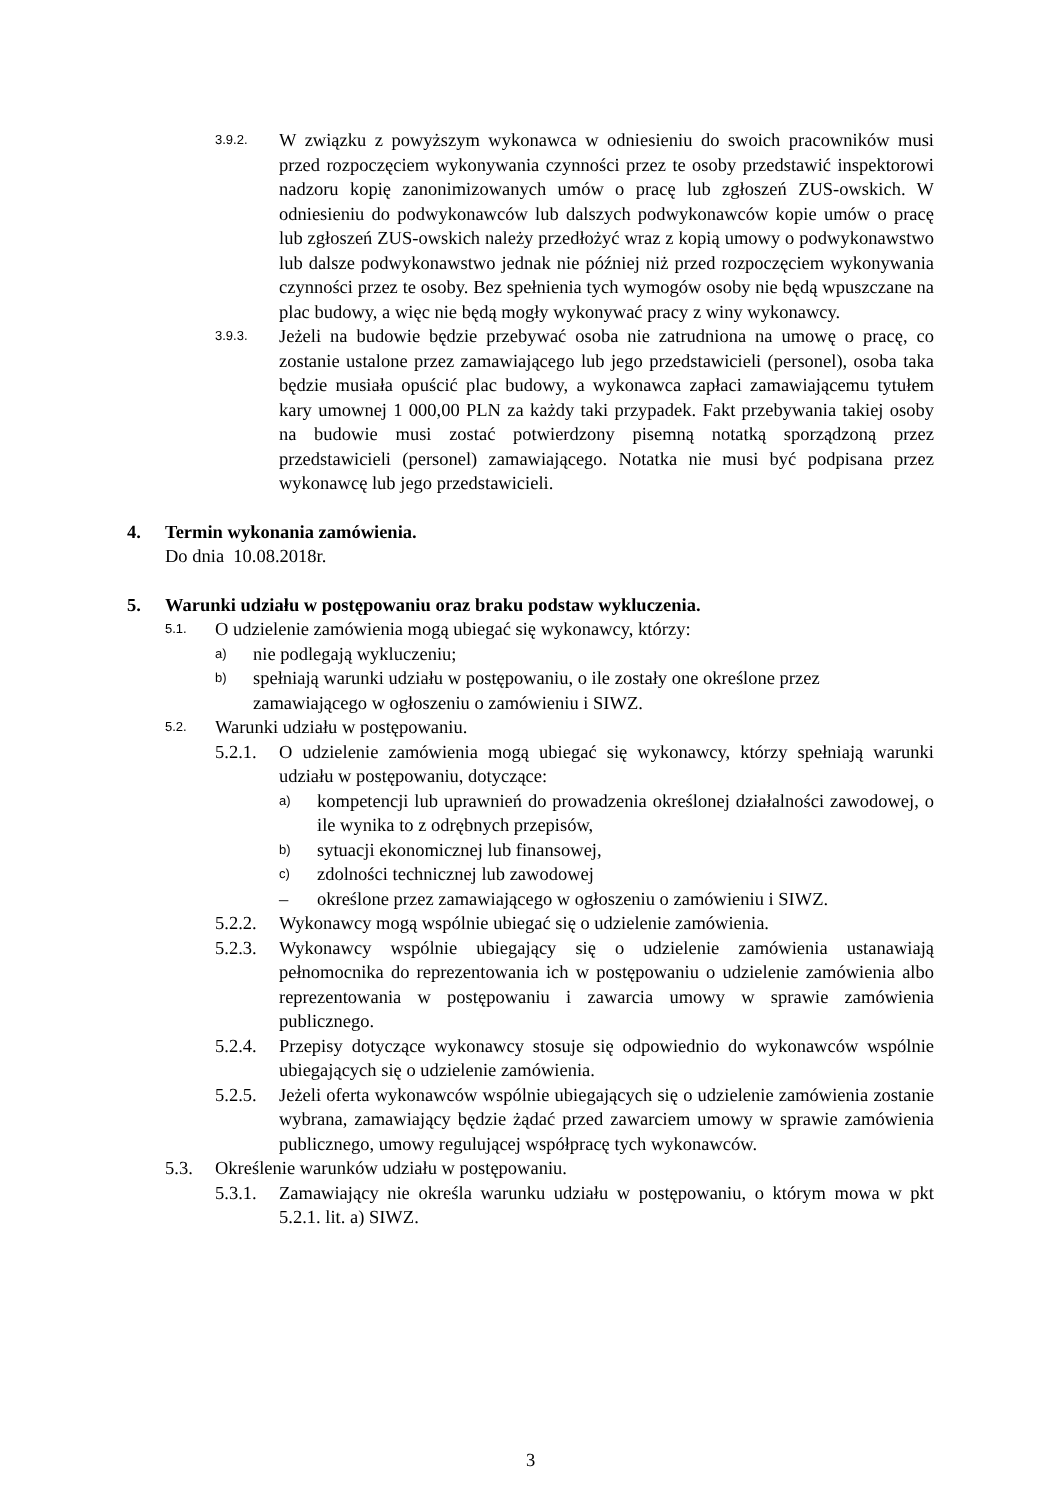3.9.2.
W związku z powyższym wykonawca w odniesieniu do swoich pracowników musi przed rozpoczęciem wykonywania czynności przez te osoby przedstawić inspektorowi nadzoru kopię zanonimizowanych umów o pracę lub zgłoszeń ZUS-owskich. W odniesieniu do podwykonawców lub dalszych podwykonawców kopie umów o pracę lub zgłoszeń ZUS-owskich należy przedłożyć wraz z kopią umowy o podwykonawstwo lub dalsze podwykonawstwo jednak nie później niż przed rozpoczęciem wykonywania czynności przez te osoby. Bez spełnienia tych wymogów osoby nie będą wpuszczane na plac budowy, a więc nie będą mogły wykonywać pracy z winy wykonawcy.
3.9.3.
Jeżeli na budowie będzie przebywać osoba nie zatrudniona na umowę o pracę, co zostanie ustalone przez zamawiającego lub jego przedstawicieli (personel), osoba taka będzie musiała opuścić plac budowy, a wykonawca zapłaci zamawiającemu tytułem kary umownej 1 000,00 PLN za każdy taki przypadek. Fakt przebywania takiej osoby na budowie musi zostać potwierdzony pisemną notatką sporządzoną przez przedstawicieli (personel) zamawiającego. Notatka nie musi być podpisana przez wykonawcę lub jego przedstawicieli.
4. Termin wykonania zamówienia.
Do dnia 10.08.2018r.
5. Warunki udziału w postępowaniu oraz braku podstaw wykluczenia.
5.1.
O udzielenie zamówienia mogą ubiegać się wykonawcy, którzy:
a)
nie podlegają wykluczeniu;
b)
spełniają warunki udziału w postępowaniu, o ile zostały one określone przez zamawiającego w ogłoszeniu o zamówieniu i SIWZ.
5.2.
Warunki udziału w postępowaniu.
5.2.1.
O udzielenie zamówienia mogą ubiegać się wykonawcy, którzy spełniają warunki udziału w postępowaniu, dotyczące:
a)
kompetencji lub uprawnień do prowadzenia określonej działalności zawodowej, o ile wynika to z odrębnych przepisów,
b)
sytuacji ekonomicznej lub finansowej,
c)
zdolności technicznej lub zawodowej
– określone przez zamawiającego w ogłoszeniu o zamówieniu i SIWZ.
5.2.2.
Wykonawcy mogą wspólnie ubiegać się o udzielenie zamówienia.
5.2.3.
Wykonawcy wspólnie ubiegający się o udzielenie zamówienia ustanawiają pełnomocnika do reprezentowania ich w postępowaniu o udzielenie zamówienia albo reprezentowania w postępowaniu i zawarcia umowy w sprawie zamówienia publicznego.
5.2.4.
Przepisy dotyczące wykonawcy stosuje się odpowiednio do wykonawców wspólnie ubiegających się o udzielenie zamówienia.
5.2.5.
Jeżeli oferta wykonawców wspólnie ubiegających się o udzielenie zamówienia zostanie wybrana, zamawiający będzie żądać przed zawarciem umowy w sprawie zamówienia publicznego, umowy regulującej współpracę tych wykonawców.
5.3. Określenie warunków udziału w postępowaniu.
5.3.1.
Zamawiający nie określa warunku udziału w postępowaniu, o którym mowa w pkt 5.2.1. lit. a) SIWZ.
3